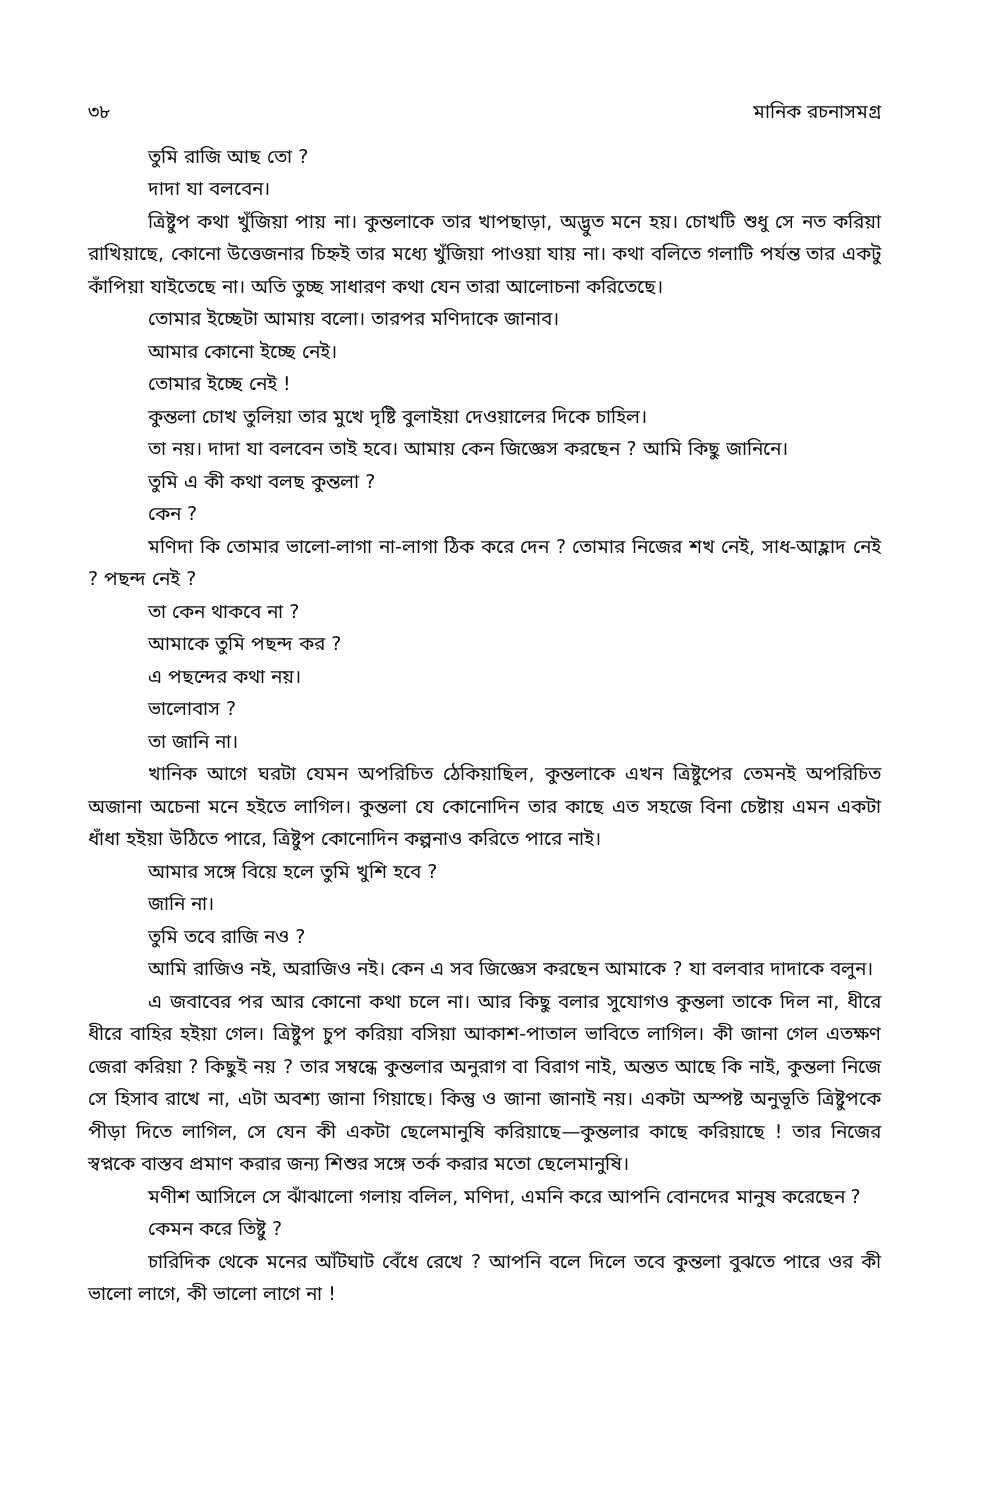৩৮ মানিক রচনাসমগ্র
তুমি রাজি আছ তো ?
দাদা যা বলবেন।
ত্রিষ্টুপ কথা খুঁজিয়া পায় না। কুন্তলাকে তার খাপছাড়া, অদ্ভুত মনে হয়। চোখটি শুধু সে নত করিয়া রাখিয়াছে, কোনো উত্তেজনার চিহ্নই তার মধ্যে খুঁজিয়া পাওয়া যায় না। কথা বলিতে গলাটি পর্যন্ত তার একটু কাঁপিয়া যাইতেছে না। অতি তুচ্ছ সাধারণ কথা যেন তারা আলোচনা করিতেছে।
তোমার ইচ্ছেটা আমায় বলো। তারপর মণিদাকে জানাব।
আমার কোনো ইচ্ছে নেই।
তোমার ইচ্ছে নেই !
কুন্তলা চোখ তুলিয়া তার মুখে দৃষ্টি বুলাইয়া দেওয়ালের দিকে চাহিল।
তা নয়। দাদা যা বলবেন তাই হবে। আমায় কেন জিজ্ঞেস করছেন ? আমি কিছু জানিনে।
তুমি এ কী কথা বলছ কুন্তলা ?
কেন ?
মণিদা কি তোমার ভালো-লাগা না-লাগা ঠিক করে দেন ? তোমার নিজের শখ নেই, সাধ-আহ্লাদ নেই ? পছন্দ নেই ?
তা কেন থাকবে না ?
আমাকে তুমি পছন্দ কর ?
এ পছন্দের কথা নয়।
ভালোবাস ?
তা জানি না।
খানিক আগে ঘরটা যেমন অপরিচিত ঠেকিয়াছিল, কুন্তলাকে এখন ত্রিষ্টুপের তেমনই অপরিচিত অজানা অচেনা মনে হইতে লাগিল। কুন্তলা যে কোনোদিন তার কাছে এত সহজে বিনা চেষ্টায় এমন একটা ধাঁধা হইয়া উঠিতে পারে, ত্রিষ্টুপ কোনোদিন কল্পনাও করিতে পারে নাই।
আমার সঙ্গে বিয়ে হলে তুমি খুশি হবে ?
জানি না।
তুমি তবে রাজি নও ?
আমি রাজিও নই, অরাজিও নই। কেন এ সব জিজ্ঞেস করছেন আমাকে ? যা বলবার দাদাকে বলুন।
এ জবাবের পর আর কোনো কথা চলে না। আর কিছু বলার সুযোগও কুন্তলা তাকে দিল না, ধীরে ধীরে বাহির হইয়া গেল। ত্রিষ্টুপ চুপ করিয়া বসিয়া আকাশ-পাতাল ভাবিতে লাগিল। কী জানা গেল এতক্ষণ জেরা করিয়া ? কিছুই নয় ? তার সম্বন্ধে কুন্তলার অনুরাগ বা বিরাগ নাই, অন্তত আছে কি নাই, কুন্তলা নিজে সে হিসাব রাখে না, এটা অবশ্য জানা গিয়াছে। কিন্তু ও জানা জানাই নয়। একটা অস্পষ্ট অনুভূতি ত্রিষ্টুপকে পীড়া দিতে লাগিল, সে যেন কী একটা ছেলেমানুষি করিয়াছে—কুন্তলার কাছে করিয়াছে ! তার নিজের স্বপ্নকে বাস্তব প্রমাণ করার জন্য শিশুর সঙ্গে তর্ক করার মতো ছেলেমানুষি।
মণীশ আসিলে সে ঝাঁঝালো গলায় বলিল, মণিদা, এমনি করে আপনি বোনদের মানুষ করেছেন ?
কেমন করে তিষ্টু ?
চারিদিক থেকে মনের আঁটঘাট বেঁধে রেখে ? আপনি বলে দিলে তবে কুন্তলা বুঝতে পারে ওর কী ভালো লাগে, কী ভালো লাগে না !